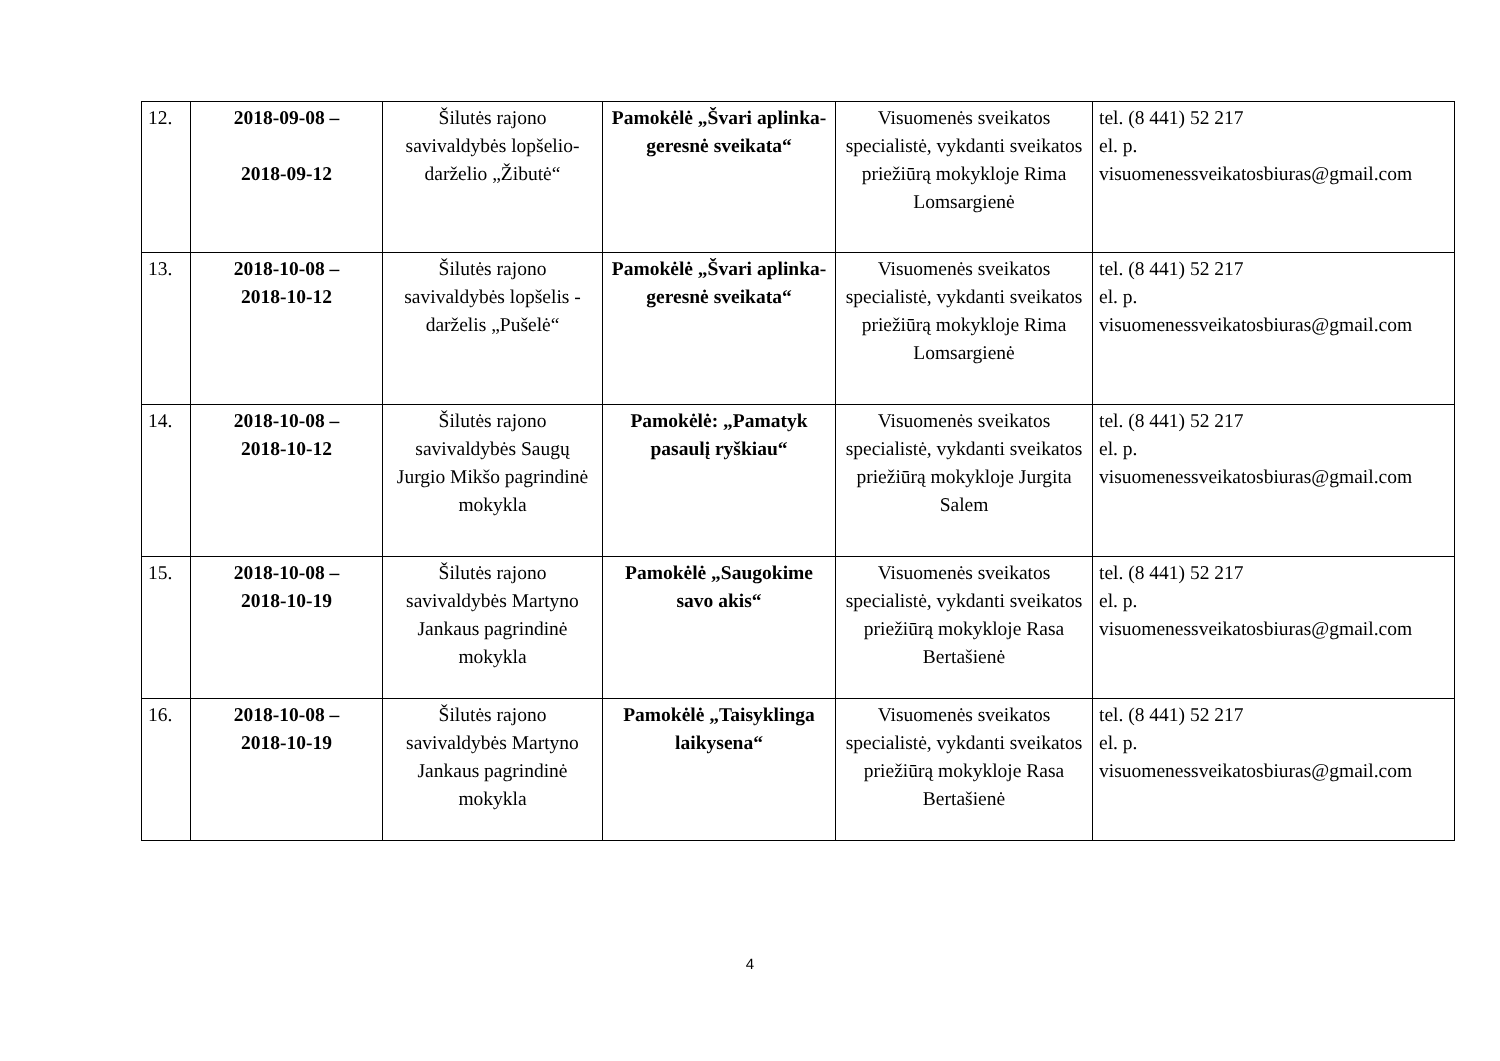| 12. | 2018-09-08 – 2018-09-12 | Šilutės rajono savivaldybės lopšelio-darželio „Žibutė“ | Pamokėlė „Švari aplinka-geresnė sveikata“ | Visuomenės sveikatos specialistė, vykdanti sveikatos priežiūrą mokykloje Rima Lomsargienė | tel. (8 441) 52 217 el. p. visuomenessveikatosbiuras@gmail.com |
| 13. | 2018-10-08 – 2018-10-12 | Šilutės rajono savivaldybės lopšelis - darželis „Pušelė“ | Pamokėlė „Švari aplinka-geresnė sveikata“ | Visuomenės sveikatos specialistė, vykdanti sveikatos priežiūrą mokykloje Rima Lomsargienė | tel. (8 441) 52 217 el. p. visuomenessveikatosbiuras@gmail.com |
| 14. | 2018-10-08 – 2018-10-12 | Šilutės rajono savivaldybės Saugų Jurgio Mikšo pagrindinė mokykla | Pamokėlė: „Pamatyk pasaulį ryškiau“ | Visuomenės sveikatos specialistė, vykdanti sveikatos priežiūrą mokykloje Jurgita Salem | tel. (8 441) 52 217 el. p. visuomenessveikatosbiuras@gmail.com |
| 15. | 2018-10-08 – 2018-10-19 | Šilutės rajono savivaldybės Martyno Jankaus pagrindinė mokykla | Pamokėlė „Saugokime savo akis“ | Visuomenės sveikatos specialistė, vykdanti sveikatos priežiūrą mokykloje Rasa Bertašienė | tel. (8 441) 52 217 el. p. visuomenessveikatosbiuras@gmail.com |
| 16. | 2018-10-08 – 2018-10-19 | Šilutės rajono savivaldybės Martyno Jankaus pagrindinė mokykla | Pamokėlė „Taisyklinga laikysena“ | Visuomenės sveikatos specialistė, vykdanti sveikatos priežiūrą mokykloje Rasa Bertašienė | tel. (8 441) 52 217 el. p. visuomenessveikatosbiuras@gmail.com |
4